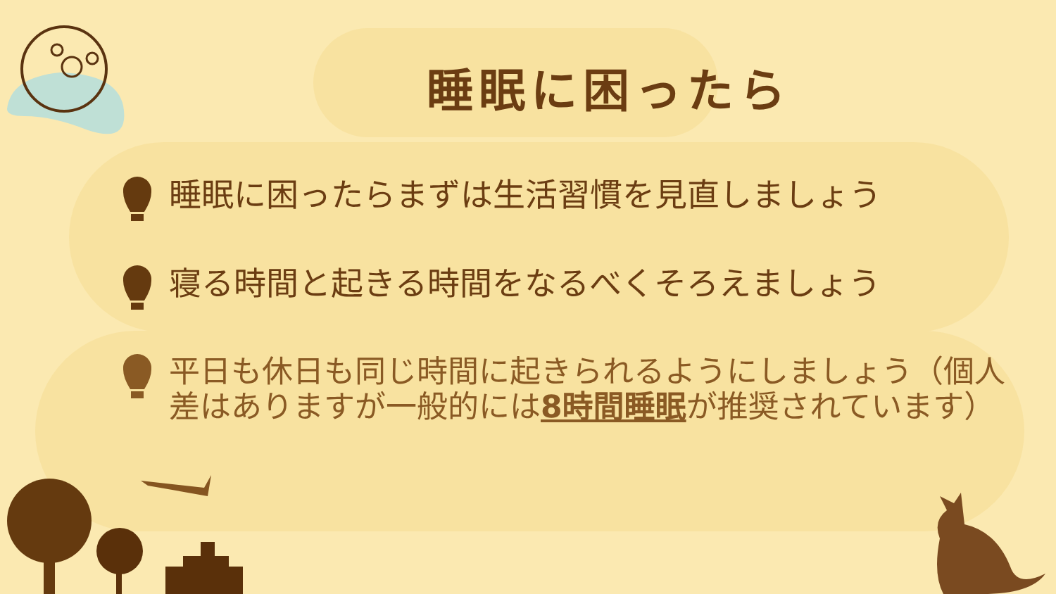睡眠に困ったら
睡眠に困ったらまずは生活習慣を見直しましょう
寝る時間と起きる時間をなるべくそろえましょう
平日も休日も同じ時間に起きられるようにしましょう（個人差はありますが一般的には8時間睡眠が推奨されています）